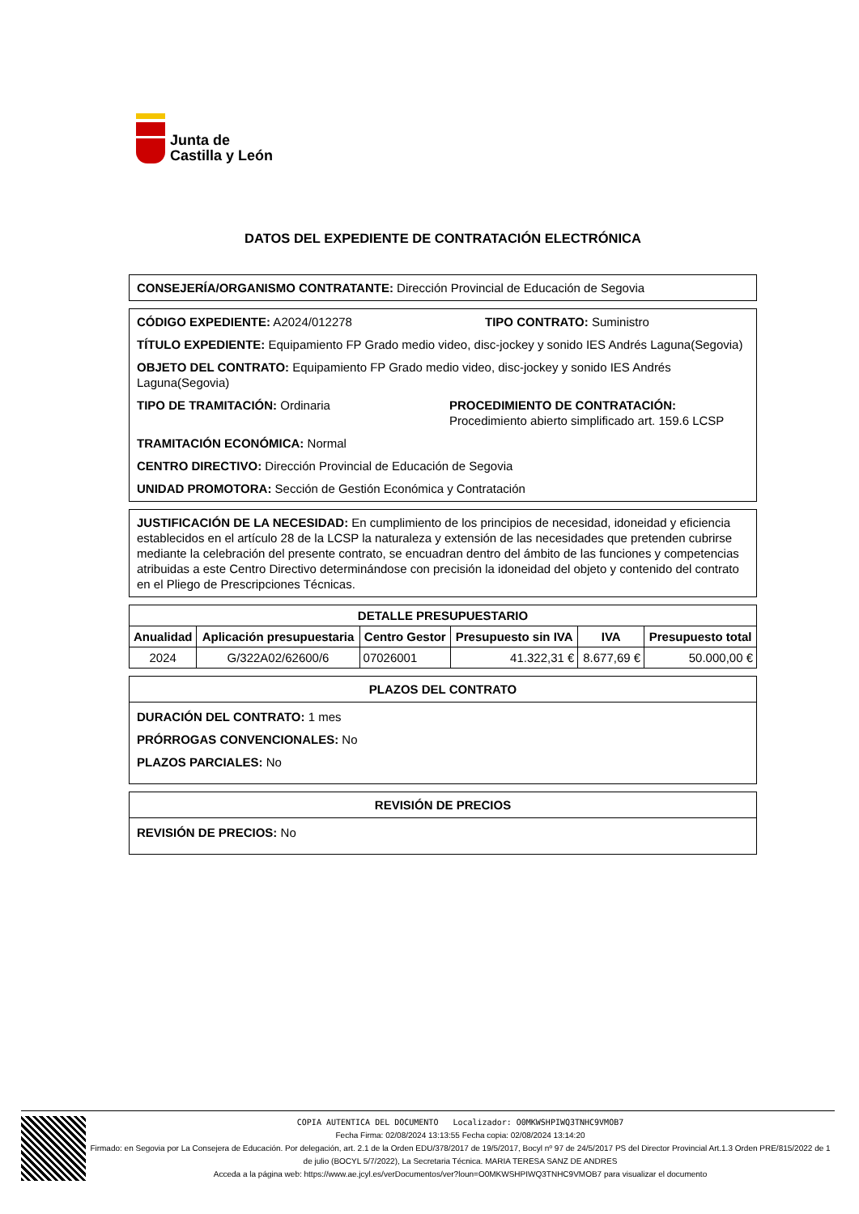Junta de
Castilla y León
DATOS DEL EXPEDIENTE DE CONTRATACIÓN ELECTRÓNICA
CONSEJERÍA/ORGANISMO CONTRATANTE: Dirección Provincial de Educación de Segovia
CÓDIGO EXPEDIENTE: A2024/012278 TIPO CONTRATO: Suministro
TÍTULO EXPEDIENTE: Equipamiento FP Grado medio video, disc-jockey y sonido IES Andrés Laguna(Segovia)
OBJETO DEL CONTRATO: Equipamiento FP Grado medio video, disc-jockey y sonido IES Andrés Laguna(Segovia)
TIPO DE TRAMITACIÓN: Ordinaria PROCEDIMIENTO DE CONTRATACIÓN:
Procedimiento abierto simplificado art. 159.6 LCSP
TRAMITACIÓN ECONÓMICA: Normal
CENTRO DIRECTIVO: Dirección Provincial de Educación de Segovia
UNIDAD PROMOTORA: Sección de Gestión Económica y Contratación
JUSTIFICACIÓN DE LA NECESIDAD: En cumplimiento de los principios de necesidad, idoneidad y eficiencia establecidos en el artículo 28 de la LCSP la naturaleza y extensión de las necesidades que pretenden cubrirse mediante la celebración del presente contrato, se encuadran dentro del ámbito de las funciones y competencias atribuidas a este Centro Directivo determinándose con precisión la idoneidad del objeto y contenido del contrato en el Pliego de Prescripciones Técnicas.
| DETALLE PRESUPUESTARIO | | | | | |
| --- | --- | --- | --- | --- | --- |
| Anualidad | Aplicación presupuestaria | Centro Gestor | Presupuesto sin IVA | IVA | Presupuesto total |
| 2024 | G/322A02/62600/6 | 07026001 | 41.322,31 € | 8.677,69 € | 50.000,00 € |
PLAZOS DEL CONTRATO
DURACIÓN DEL CONTRATO: 1 mes
PRÓRROGAS CONVENCIONALES: No
PLAZOS PARCIALES: No
REVISIÓN DE PRECIOS
REVISIÓN DE PRECIOS: No
COPIA AUTENTICA DEL DOCUMENTO Localizador: O0MKWSHPIWQ3TNHC9VMOB7
Fecha Firma: 02/08/2024 13:13:55 Fecha copia: 02/08/2024 13:14:20
Firmado: en Segovia por La Consejera de Educación. Por delegación, art. 2.1 de la Orden EDU/378/2017 de 19/5/2017, Bocyl nº 97 de 24/5/2017 PS del Director Provincial Art.1.3 Orden PRE/815/2022 de 1 de julio (BOCYL 5/7/2022), La Secretaria Técnica. MARIA TERESA SANZ DE ANDRES
Acceda a la página web: https://www.ae.jcyl.es/verDocumentos/ver?loun=O0MKWSHPIWQ3TNHC9VMOB7 para visualizar el documento